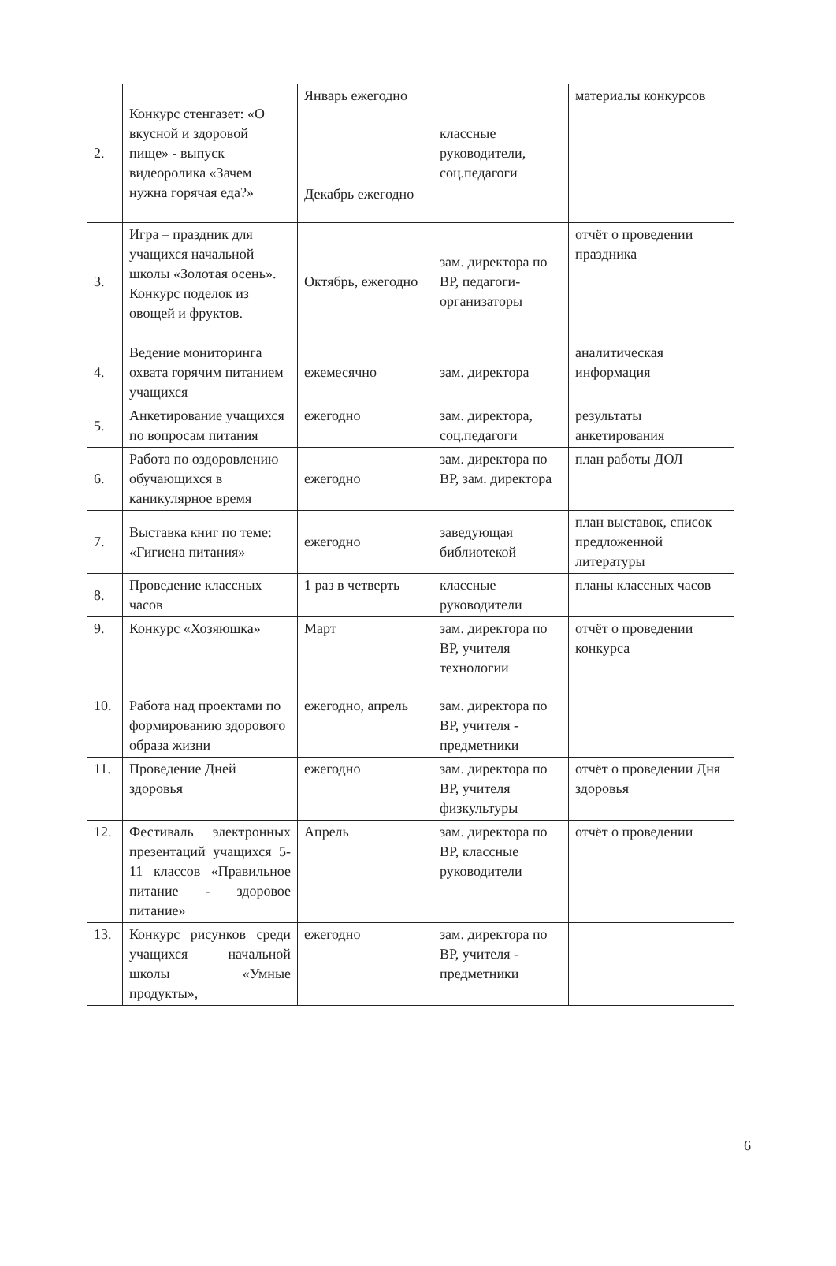| 2. | Конкурс стенгазет: «О вкусной и здоровой пище» - выпуск видеоролика «Зачем нужна горячая еда?» | Январь ежегодно Декабрь ежегодно | классные руководители, соц.педагоги | материалы конкурсов |
| 3. | Игра – праздник для учащихся начальной школы «Золотая осень». Конкурс поделок из овощей и фруктов. | Октябрь, ежегодно | зам. директора по ВР, педагоги-организаторы | отчёт о проведении праздника |
| 4. | Ведение мониторинга охвата горячим питанием учащихся | ежемесячно | зам. директора | аналитическая информация |
| 5. | Анкетирование учащихся по вопросам питания | ежегодно | зам. директора, соц.педагоги | результаты анкетирования |
| 6. | Работа по оздоровлению обучающихся в каникулярное время | ежегодно | зам. директора по ВР, зам. директора | план работы ДОЛ |
| 7. | Выставка книг по теме: «Гигиена питания» | ежегодно | заведующая библиотекой | план выставок, список предложенной литературы |
| 8. | Проведение классных часов | 1 раз в четверть | классные руководители | планы классных часов |
| 9. | Конкурс «Хозяюшка» | Март | зам. директора по ВР, учителя технологии | отчёт о проведении конкурса |
| 10. | Работа над проектами по формированию здорового образа жизни | ежегодно, апрель | зам. директора по ВР, учителя - предметники | |
| 11. | Проведение Дней здоровья | ежегодно | зам. директора по ВР, учителя физкультуры | отчёт о проведении Дня здоровья |
| 12. | Фестиваль электронных презентаций учащихся 5-11 классов «Правильное питание - здоровое питание» | Апрель | зам. директора по ВР, классные руководители | отчёт о проведении |
| 13. | Конкурс рисунков среди учащихся начальной школы «Умные продукты», | ежегодно | зам. директора по ВР, учителя - предметники | |
6